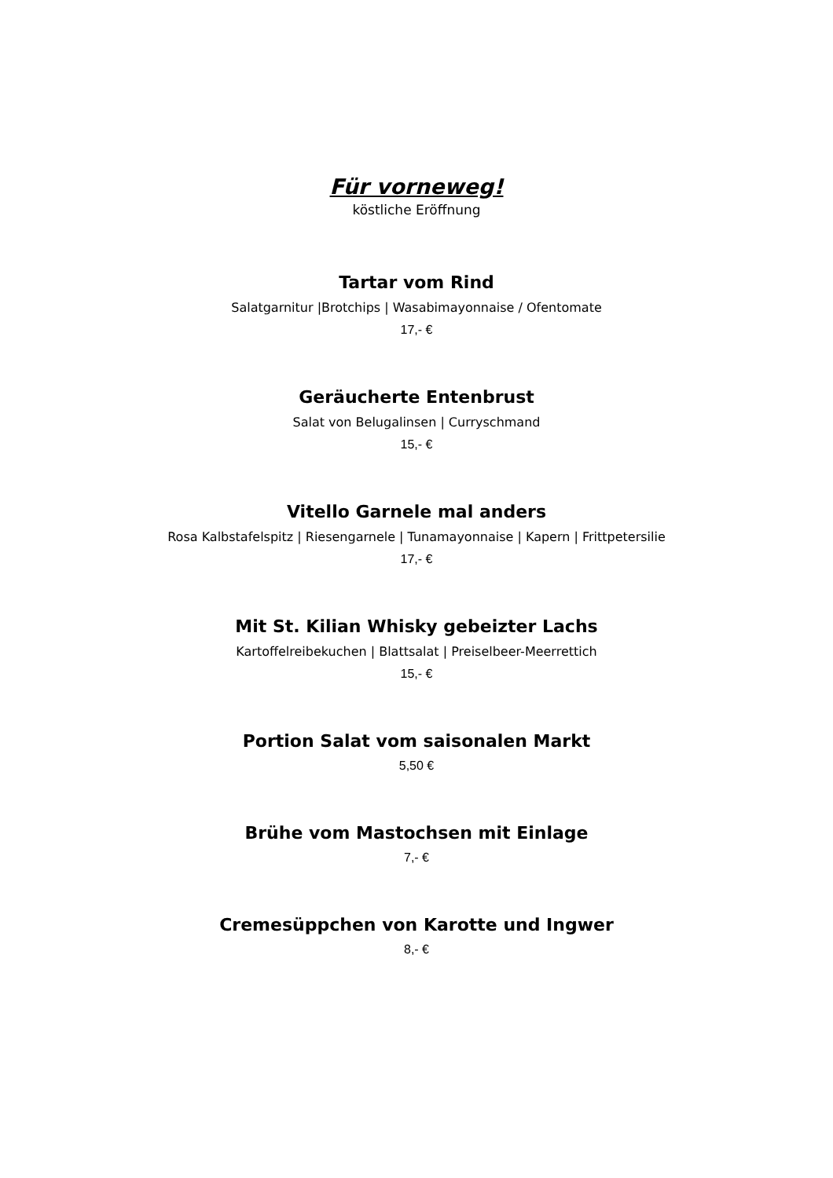Für vorneweg!
köstliche Eröffnung
Tartar vom Rind
Salatgarnitur |Brotchips | Wasabimayonnaise / Ofentomate
17,- €
Geräucherte Entenbrust
Salat von Belugalinsen | Curryschmand
15,- €
Vitello Garnele mal anders
Rosa Kalbstafelspitz | Riesengarnele | Tunamayonnaise | Kapern | Frittpetersilie
17,- €
Mit St. Kilian Whisky gebeizter Lachs
Kartoffelreibekuchen | Blattsalat | Preiselbeer-Meerrettich
15,- €
Portion Salat vom saisonalen Markt
5,50 €
Brühe vom Mastochsen mit Einlage
7,- €
Cremesüppchen von Karotte und Ingwer
8,- €